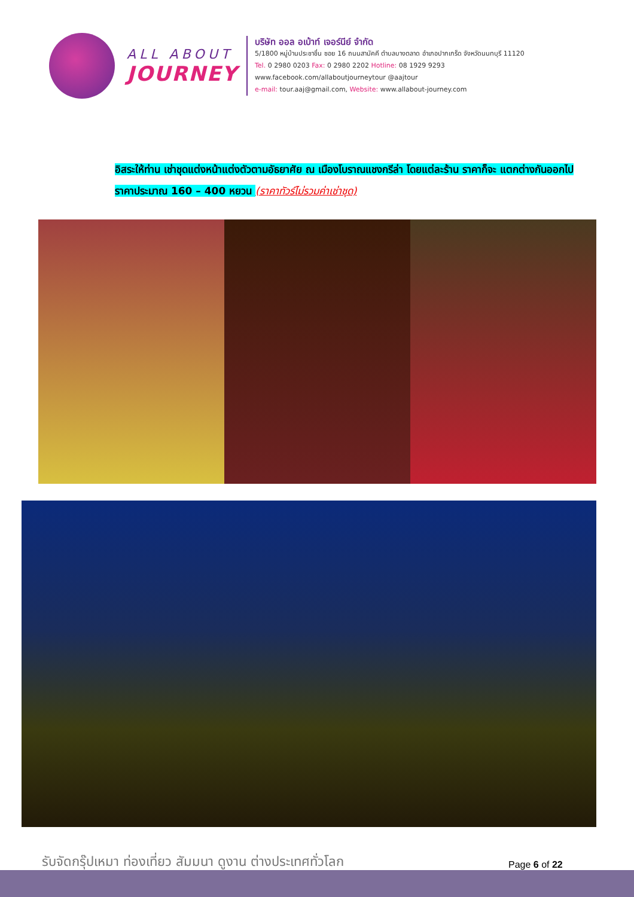ALL ABOUT
JOURNEY
บริษัท ออล อเบ้าท์ เจอร์นีย์ จำกัด
5/1800 หมู่บ้านประชาชื่น ซอย 16 ถนนสามัคคี ตำบลบางตลาด อำเภอปากเกร็ด จังหวัดนนทบุรี 11120
Tel. 0 2980 0203 Fax: 0 2980 2202 Hotline: 08 1929 9293
www.facebook.com/allaboutjourneytour @aajtour
e-mail: tour.aaj@gmail.com, Website: www.allabout-journey.com
อิสระให้ท่าน เช่าชุดแต่งหน้าแต่งตัวตามอัธยาศัย ณ เมืองโบราณแชงกรีล่า โดยแต่ละร้าน ราคาก็จะ แตกต่างกันออกไป ราคาประมาณ 160 – 400 หยวน (ราคาทัวร์ไม่รวมค่าเช่าชุด)
รับจัดกรุ๊ปเหมา ท่องเที่ยว สัมมนา ดูงาน ต่างประเทศทั่วโลก
Page 6 of 22